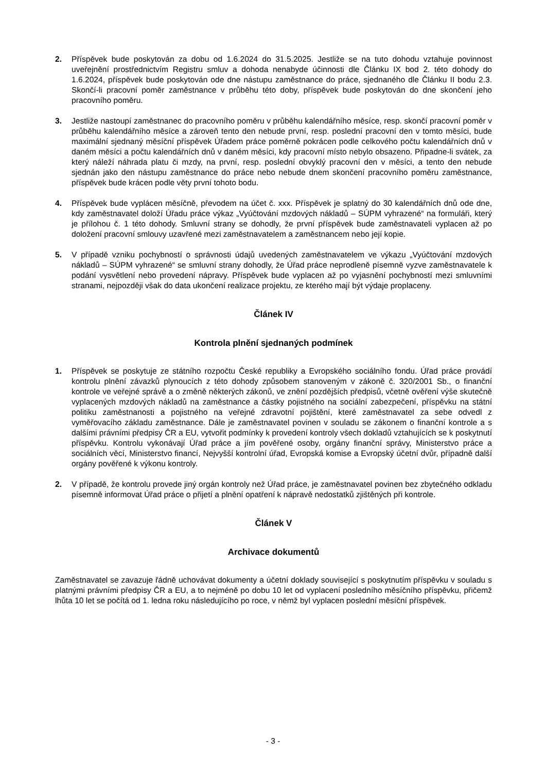2. Příspěvek bude poskytován za dobu od 1.6.2024 do 31.5.2025. Jestliže se na tuto dohodu vztahuje povinnost uveřejnění prostřednictvím Registru smluv a dohoda nenabyde účinnosti dle Článku IX bod 2. této dohody do 1.6.2024, příspěvek bude poskytován ode dne nástupu zaměstnance do práce, sjednaného dle Článku II bodu 2.3. Skončí-li pracovní poměr zaměstnance v průběhu této doby, příspěvek bude poskytován do dne skončení jeho pracovního poměru.
3. Jestliže nastoupí zaměstnanec do pracovního poměru v průběhu kalendářního měsíce, resp. skončí pracovní poměr v průběhu kalendářního měsíce a zároveň tento den nebude první, resp. poslední pracovní den v tomto měsíci, bude maximální sjednaný měsíční příspěvek Úřadem práce poměrně pokrácen podle celkového počtu kalendářních dnů v daném měsíci a počtu kalendářních dnů v daném měsíci, kdy pracovní místo nebylo obsazeno. Připadne-li svátek, za který náleží náhrada platu či mzdy, na první, resp. poslední obvyklý pracovní den v měsíci, a tento den nebude sjednán jako den nástupu zaměstnance do práce nebo nebude dnem skončení pracovního poměru zaměstnance, příspěvek bude krácen podle věty první tohoto bodu.
4. Příspěvek bude vyplácen měsíčně, převodem na účet č. xxx. Příspěvek je splatný do 30 kalendářních dnů ode dne, kdy zaměstnavatel doloží Úřadu práce výkaz „Vyúčtování mzdových nákladů – SÚPM vyhrazené“ na formuláři, který je přílohou č. 1 této dohody. Smluvní strany se dohodly, že první příspěvek bude zaměstnavateli vyplacen až po doložení pracovní smlouvy uzavřené mezi zaměstnavatelem a zaměstnancem nebo její kopie.
5. V případě vzniku pochybností o správnosti údajů uvedených zaměstnavatelem ve výkazu „Vyúčtování mzdových nákladů – SÚPM vyhrazené“ se smluvní strany dohodly, že Úřad práce neprodleně písemně vyzve zaměstnavatele k podání vysvětlení nebo provedení nápravy. Příspěvek bude vyplacen až po vyjasnění pochybností mezi smluvními stranami, nejpozději však do data ukončení realizace projektu, ze kterého mají být výdaje proplaceny.
Článek IV
Kontrola plnění sjednaných podmínek
1. Příspěvek se poskytuje ze státního rozpočtu České republiky a Evropského sociálního fondu. Úřad práce provádí kontrolu plnění závazků plynoucích z této dohody způsobem stanoveným v zákoně č. 320/2001 Sb., o finanční kontrole ve veřejné správě a o změně některých zákonů, ve znění pozdějších předpisů, včetně ověření výše skutečně vyplacených mzdových nákladů na zaměstnance a částky pojistného na sociální zabezpečení, příspěvku na státní politiku zaměstnanosti a pojistného na veřejné zdravotní pojištění, které zaměstnavatel za sebe odvedl z vyměřovacího základu zaměstnance. Dále je zaměstnavatel povinen v souladu se zákonem o finanční kontrole a s dalšími právními předpisy ČR a EU, vytvořit podmínky k provedení kontroly všech dokladů vztahujících se k poskytnutí příspěvku. Kontrolu vykonávají Úřad práce a jím pověřené osoby, orgány finanční správy, Ministerstvo práce a sociálních věcí, Ministerstvo financí, Nejvyšší kontrolní úřad, Evropská komise a Evropský účetní dvůr, případně další orgány pověřené k výkonu kontroly.
2. V případě, že kontrolu provede jiný orgán kontroly než Úřad práce, je zaměstnavatel povinen bez zbytečného odkladu písemně informovat Úřad práce o přijetí a plnění opatření k nápravě nedostatků zjištěných při kontrole.
Článek V
Archivace dokumentů
Zaměstnavatel se zavazuje řádně uchovávat dokumenty a účetní doklady související s poskytnutím příspěvku v souladu s platnými právními předpisy ČR a EU, a to nejméně po dobu 10 let od vyplacení posledního měsíčního příspěvku, přičemž lhůta 10 let se počítá od 1. ledna roku následujícího po roce, v němž byl vyplacen poslední měsíční příspěvek.
- 3 -